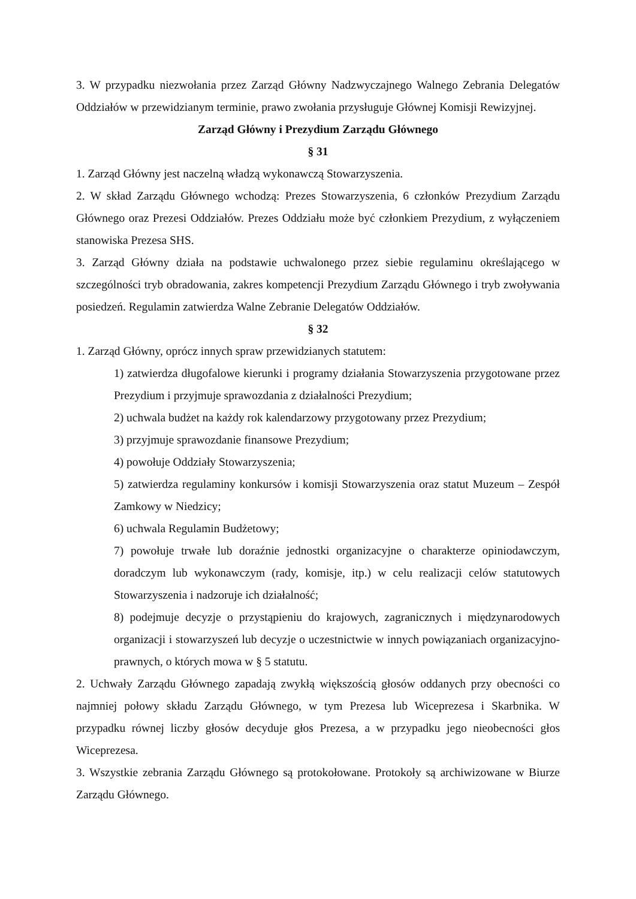3. W przypadku niezwołania przez Zarząd Główny Nadzwyczajnego Walnego Zebrania Delegatów Oddziałów w przewidzianym terminie, prawo zwołania przysługuje Głównej Komisji Rewizyjnej.
Zarząd Główny i Prezydium Zarządu Głównego
§ 31
1. Zarząd Główny jest naczelną władzą wykonawczą Stowarzyszenia.
2. W skład Zarządu Głównego wchodzą: Prezes Stowarzyszenia, 6 członków Prezydium Zarządu Głównego oraz Prezesi Oddziałów. Prezes Oddziału może być członkiem Prezydium, z wyłączeniem stanowiska Prezesa SHS.
3. Zarząd Główny działa na podstawie uchwalonego przez siebie regulaminu określającego w szczególności tryb obradowania, zakres kompetencji Prezydium Zarządu Głównego i tryb zwoływania posiedzeń. Regulamin zatwierdza Walne Zebranie Delegatów Oddziałów.
§ 32
1. Zarząd Główny, oprócz innych spraw przewidzianych statutem:
1) zatwierdza długofalowe kierunki i programy działania Stowarzyszenia przygotowane przez Prezydium i przyjmuje sprawozdania z działalności Prezydium;
2) uchwala budżet na każdy rok kalendarzowy przygotowany przez Prezydium;
3) przyjmuje sprawozdanie finansowe Prezydium;
4) powołuje Oddziały Stowarzyszenia;
5) zatwierdza regulaminy konkursów i komisji Stowarzyszenia oraz statut Muzeum – Zespół Zamkowy w Niedzicy;
6) uchwala Regulamin Budżetowy;
7) powołuje trwałe lub doraźnie jednostki organizacyjne o charakterze opiniodawczym, doradczym lub wykonawczym (rady, komisje, itp.) w celu realizacji celów statutowych Stowarzyszenia i nadzoruje ich działalność;
8) podejmuje decyzje o przystąpieniu do krajowych, zagranicznych i międzynarodowych organizacji i stowarzyszeń lub decyzje o uczestnictwie w innych powiązaniach organizacyjno-prawnych, o których mowa w § 5 statutu.
2. Uchwały Zarządu Głównego zapadają zwykłą większością głosów oddanych przy obecności co najmniej połowy składu Zarządu Głównego, w tym Prezesa lub Wiceprezesa i Skarbnika. W przypadku równej liczby głosów decyduje głos Prezesa, a w przypadku jego nieobecności głos Wiceprezesa.
3. Wszystkie zebrania Zarządu Głównego są protokołowane. Protokoły są archiwizowane w Biurze Zarządu Głównego.